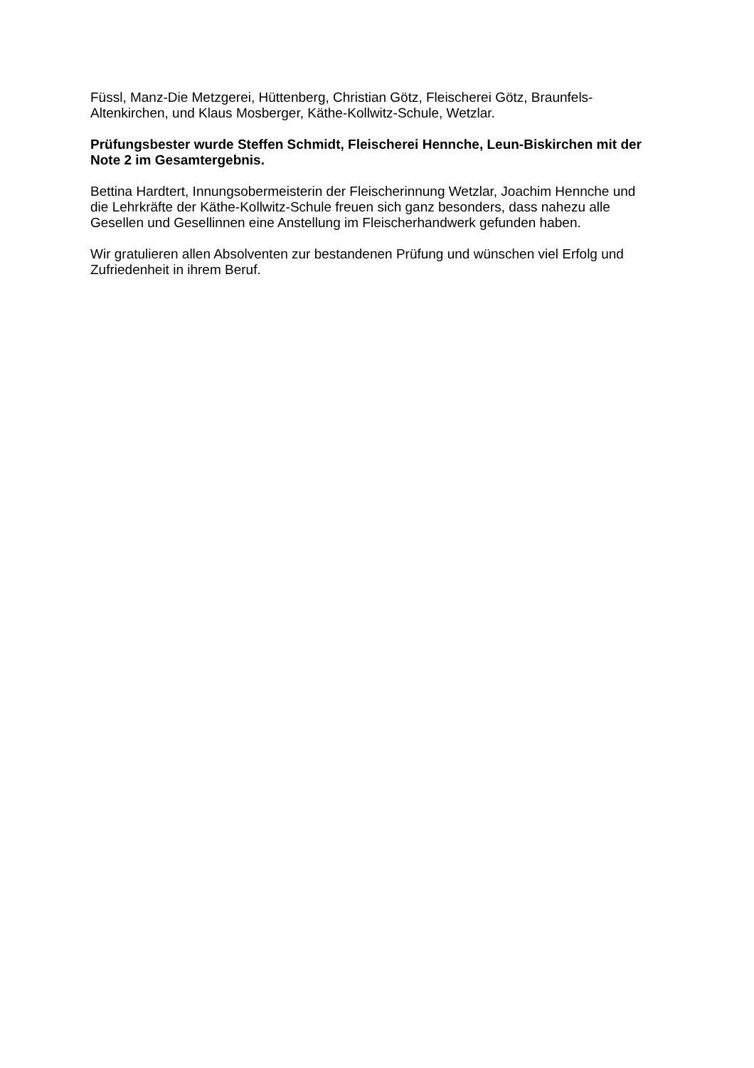Füssl, Manz-Die Metzgerei, Hüttenberg, Christian Götz, Fleischerei Götz, Braunfels-
Altenkirchen, und Klaus Mosberger, Käthe-Kollwitz-Schule, Wetzlar.
Prüfungsbester wurde Steffen Schmidt, Fleischerei Hennche, Leun-Biskirchen mit der
Note 2 im Gesamtergebnis.
Bettina Hardtert, Innungsobermeisterin der Fleischerinnung Wetzlar, Joachim Hennche und
die Lehrkräfte der Käthe-Kollwitz-Schule freuen sich ganz besonders, dass nahezu alle
Gesellen und Gesellinnen eine Anstellung im Fleischerhandwerk gefunden haben.
Wir gratulieren allen Absolventen zur bestandenen Prüfung und wünschen viel Erfolg und
Zufriedenheit in ihrem Beruf.